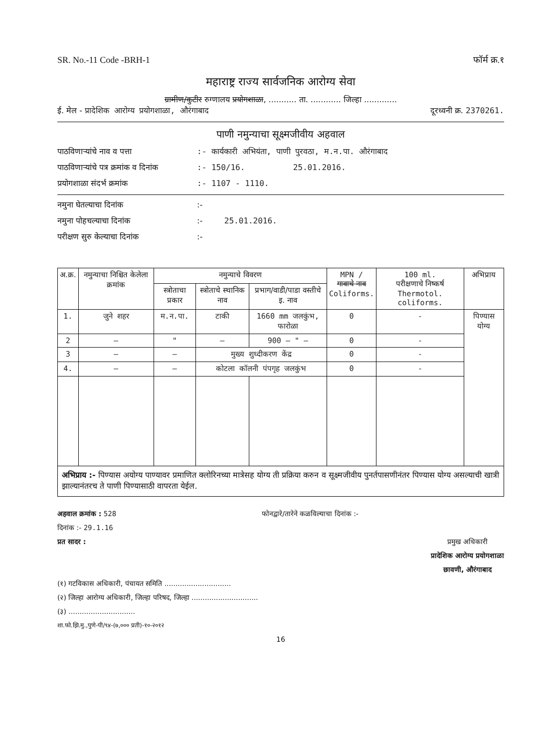SR. No.-11 Code -BRH-1 फॉर्म क्र.१
महाराष्ट्र राज्य सार्वजनिक आरोग्य सेवा
ग्रामीण/कुटीर रुग्णालय प्रयोगशाळा, ........... ता. ............ जिल्हा .............
ई. मेल - प्रादेशिक आरोग्य प्रयोगशाळा, औरंगाबाद दूरध्वनी क्र. 2370261.
पाणी नमुन्याचा सूक्ष्मजीवीय अहवाल
पाठविणाऱ्यांचे नाव व पत्ता:- कार्यकारी अभियंता, पाणी पुरवठा, म.न.पा. औरंगाबाद
पाठविणाऱ्यांचे पत्र क्रमांक व दिनांक:- 150/16. 25.01.2016.
प्रयोगशाळा संदर्भ क्रमांक:- 1107 - 1110.
नमुना घेतल्याचा दिनांक:-
नमुना पोहचल्याचा दिनांक:- 25.01.2016.
परीक्षण सुरु केल्याचा दिनांक:-
| अ.क्र. | नमुन्याचा निश्चित केलेला क्रमांक | नमुन्याचे विवरण | | | MPN / गावाचे नाव Coliforms. | 100 ml. परीक्षणाचे निष्कर्ष Thermotol. coliforms. | अभिप्राय |
| --- | --- | --- | --- | --- | --- | --- | --- |
| | | स्त्रोताचा प्रकार | स्त्रोताचे स्थानिक नाव | प्रभाग/वाडी/पाडा वस्तीचे इ. नाव | | | |
| 1. | जुने शहर | म.न.पा. | टाकी | 1660 mm जलकुंभ, फारोळा | 0 | - | पिण्यास योग्य |
| 2 | — | " | — | 900 — " — | 0 | - | |
| 3 | — | — | मुख्य शुध्दीकरण केंद्र | | 0 | - | |
| 4. | — | — | कोटला कॉलनी पंपगृह जलकुंभ | | 0 | - | |
अभिप्राय :- पिण्यास अयोग्य पाण्यावर प्रमाणित क्लोरिनच्या मात्रेसह योग्य ती प्रक्रिया करुन व सूक्ष्मजीवीय पुनर्तपासणीनंतर पिण्यास योग्य असल्याची खात्री झाल्यानंतरच ते पाणी पिण्यासाठी वापरता येईल.
अहवाल क्रमांक : 528 फोनद्वारे/तारेने कळविल्याचा दिनांक :-
दिनांक :- 29.1.16
प्रत सादर : प्रमुख अधिकारी
प्रादेशिक आरोग्य प्रयोगशाळा
छावणी, औरंगाबाद
(१) गटविकास अधिकारी, पंचायत समिति ..............................
(२) जिल्हा आरोग्य अधिकारी, जिल्हा परिषद, जिल्हा ..............................
(३) ..............................
शा.फो.झि.मु.,पुणे-पी/९४-(७,००० प्रती)-१०-२०१२
16